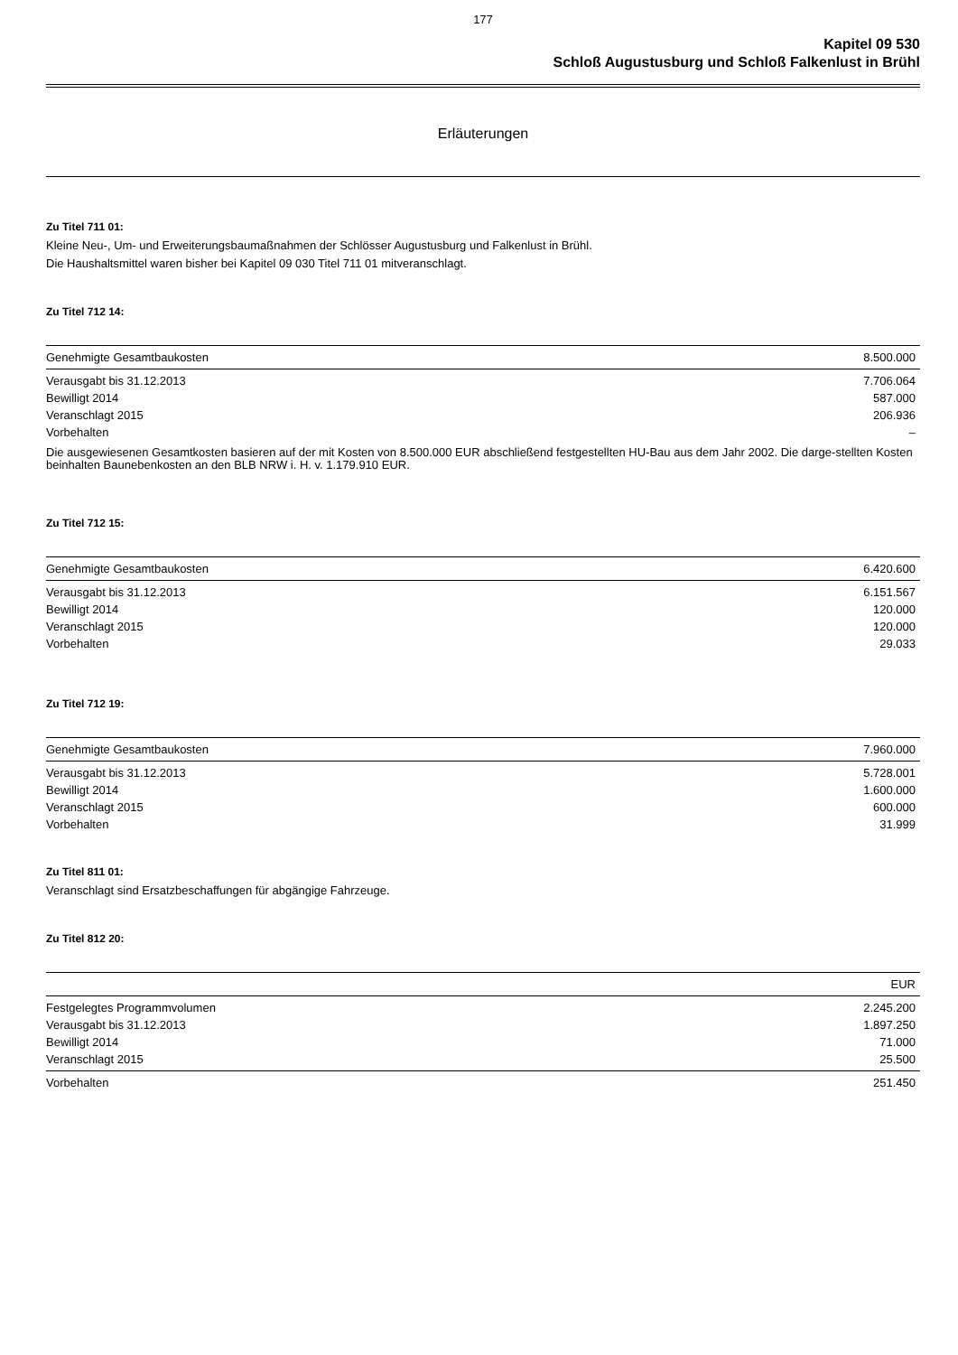177
Kapitel 09 530
Schloß Augustusburg und Schloß Falkenlust in Brühl
Erläuterungen
Zu Titel 711 01:
Kleine Neu-, Um- und Erweiterungsbaumaßnahmen der Schlösser Augustusburg und Falkenlust in Brühl.
Die Haushaltsmittel waren bisher bei Kapitel 09 030 Titel 711 01 mitveranschlagt.
Zu Titel 712 14:
| Genehmigte Gesamtbaukosten | 8.500.000 |
| Verausgabt bis 31.12.2013 | 7.706.064 |
| Bewilligt 2014 | 587.000 |
| Veranschlagt 2015 | 206.936 |
| Vorbehalten | – |
Die ausgewiesenen Gesamtkosten basieren auf der mit Kosten von 8.500.000 EUR abschließend festgestellten HU-Bau aus dem Jahr 2002. Die darge-stellten Kosten beinhalten Baunebenkosten an den BLB NRW i. H. v. 1.179.910 EUR.
Zu Titel 712 15:
| Genehmigte Gesamtbaukosten | 6.420.600 |
| Verausgabt bis 31.12.2013 | 6.151.567 |
| Bewilligt 2014 | 120.000 |
| Veranschlagt 2015 | 120.000 |
| Vorbehalten | 29.033 |
Zu Titel 712 19:
| Genehmigte Gesamtbaukosten | 7.960.000 |
| Verausgabt bis 31.12.2013 | 5.728.001 |
| Bewilligt 2014 | 1.600.000 |
| Veranschlagt 2015 | 600.000 |
| Vorbehalten | 31.999 |
Zu Titel 811 01:
Veranschlagt sind Ersatzbeschaffungen für abgängige Fahrzeuge.
Zu Titel 812 20:
| | EUR |
| --- | --- |
| Festgelegtes Programmvolumen | 2.245.200 |
| Verausgabt bis 31.12.2013 | 1.897.250 |
| Bewilligt 2014 | 71.000 |
| Veranschlagt 2015 | 25.500 |
| Vorbehalten | 251.450 |